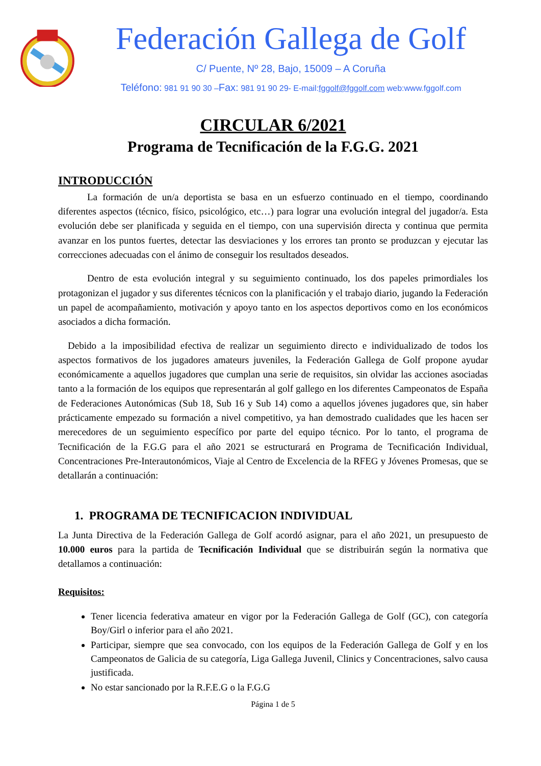Federación Gallega de Golf
C/ Puente, Nº 28, Bajo, 15009 – A Coruña
Teléfono: 981 91 90 30 –Fax: 981 91 90 29- E-mail:fggolf@fggolf.com web:www.fggolf.com
CIRCULAR 6/2021
Programa de Tecnificación de la F.G.G. 2021
INTRODUCCIÓN
   La formación de un/a deportista se basa en un esfuerzo continuado en el tiempo, coordinando diferentes aspectos (técnico, físico, psicológico, etc…) para lograr una evolución integral del jugador/a. Esta evolución debe ser planificada y seguida en el tiempo, con una supervisión directa y continua que permita avanzar en los puntos fuertes, detectar las desviaciones y los errores tan pronto se produzcan y ejecutar las correcciones adecuadas con el ánimo de conseguir los resultados deseados.
   Dentro de esta evolución integral y su seguimiento continuado, los dos papeles primordiales los protagonizan el jugador y sus diferentes técnicos con la planificación y el trabajo diario, jugando la Federación un papel de acompañamiento, motivación y apoyo tanto en los aspectos deportivos como en los económicos asociados a dicha formación.
 Debido a la imposibilidad efectiva de realizar un seguimiento directo e individualizado de todos los aspectos formativos de los jugadores amateurs juveniles, la Federación Gallega de Golf propone ayudar económicamente a aquellos jugadores que cumplan una serie de requisitos, sin olvidar las acciones asociadas tanto a la formación de los equipos que representarán al golf gallego en los diferentes Campeonatos de España de Federaciones Autonómicas (Sub 18, Sub 16 y Sub 14) como a aquellos jóvenes jugadores que, sin haber prácticamente empezado su formación a nivel competitivo, ya han demostrado cualidades que les hacen ser merecedores de un seguimiento específico por parte del equipo técnico. Por lo tanto, el programa de Tecnificación de la F.G.G para el año 2021 se estructurará en Programa de Tecnificación Individual, Concentraciones Pre-Interautonómicos, Viaje al Centro de Excelencia de la RFEG y Jóvenes Promesas, que se detallarán a continuación:
1. PROGRAMA DE TECNIFICACION INDIVIDUAL
La Junta Directiva de la Federación Gallega de Golf acordó asignar, para el año 2021, un presupuesto de 10.000 euros para la partida de Tecnificación Individual que se distribuirán según la normativa que detallamos a continuación:
Requisitos:
Tener licencia federativa amateur en vigor por la Federación Gallega de Golf (GC), con categoría Boy/Girl o inferior para el año 2021.
Participar, siempre que sea convocado, con los equipos de la Federación Gallega de Golf y en los Campeonatos de Galicia de su categoría, Liga Gallega Juvenil, Clinics y Concentraciones, salvo causa justificada.
No estar sancionado por la R.F.E.G o la F.G.G
Página 1 de 5